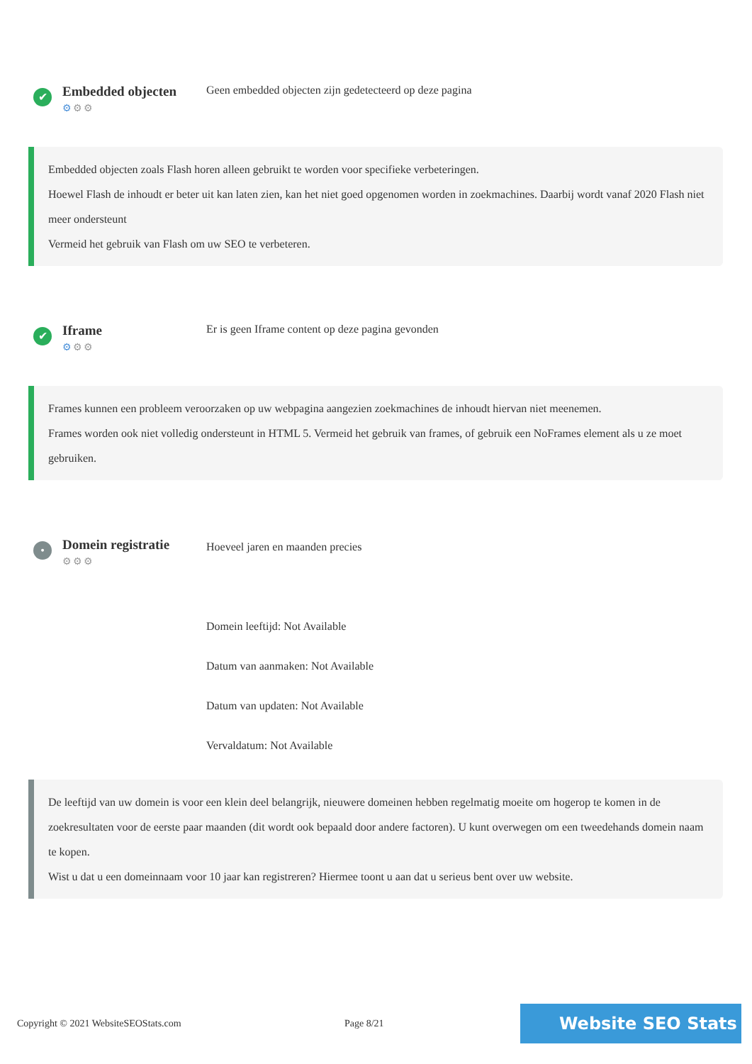✔
Embedded objecten
⚙⚙⚙
Geen embedded objecten zijn gedetecteerd op deze pagina
Embedded objecten zoals Flash horen alleen gebruikt te worden voor specifieke verbeteringen.
Hoewel Flash de inhoudt er beter uit kan laten zien, kan het niet goed opgenomen worden in zoekmachines. Daarbij wordt vanaf 2020 Flash niet meer ondersteunt
Vermeid het gebruik van Flash om uw SEO te verbeteren.
✔
Iframe
⚙⚙⚙
Er is geen Iframe content op deze pagina gevonden
Frames kunnen een probleem veroorzaken op uw webpagina aangezien zoekmachines de inhoudt hiervan niet meenemen.
Frames worden ook niet volledig ondersteunt in HTML 5. Vermeid het gebruik van frames, of gebruik een NoFrames element als u ze moet gebruiken.
•
Domein registratie
⚙⚙⚙
Hoeveel jaren en maanden precies
Domein leeftijd: Not Available
Datum van aanmaken: Not Available
Datum van updaten: Not Available
Vervaldatum: Not Available
De leeftijd van uw domein is voor een klein deel belangrijk, nieuwere domeinen hebben regelmatig moeite om hogerop te komen in de zoekresultaten voor de eerste paar maanden (dit wordt ook bepaald door andere factoren). U kunt overwegen om een tweedehands domein naam te kopen.
Wist u dat u een domeinnaam voor 10 jaar kan registreren? Hiermee toont u aan dat u serieus bent over uw website.
Copyright © 2021 WebsiteSEOStats.com Page 8/21
Website SEO Stats